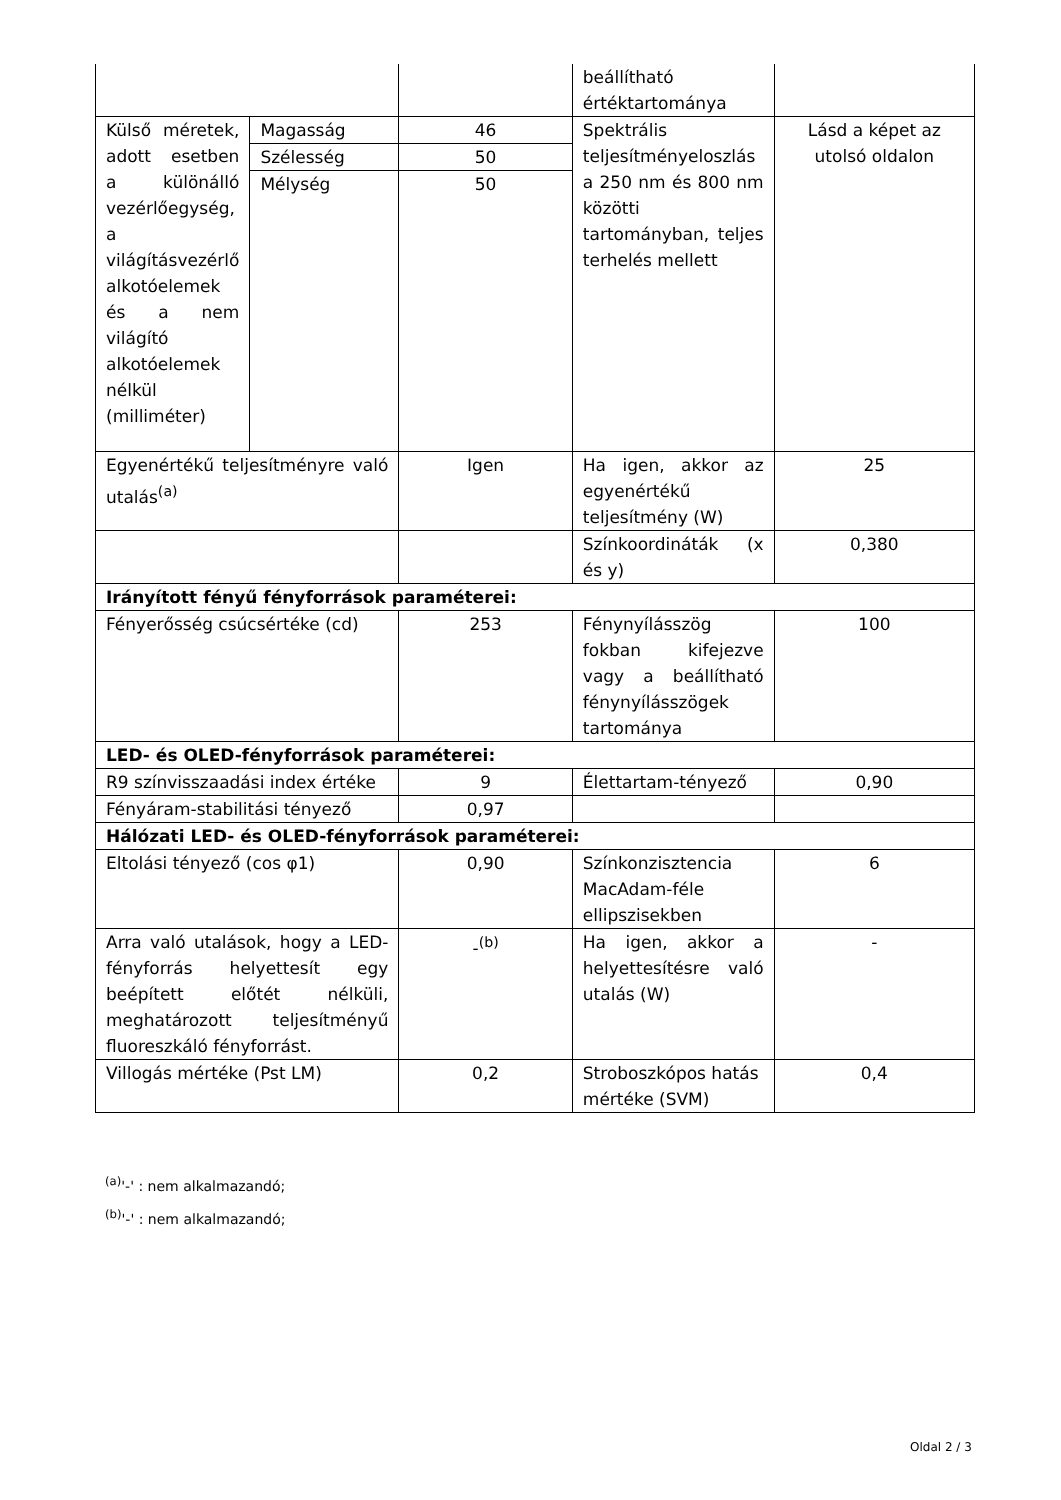| | | | beállítható értéktartománya | |
| Külső méretek, adott esetben a különálló vezérlőegység, a világításvezérlő alkotóelemek és a nem világító alkotóelemek nélkül (milliméter) | Magasság | 46 | Spektrális teljesítményeloszlás a 250 nm és 800 nm közötti tartományban, teljes terhelés mellett | Lásd a képet az utolsó oldalon |
| | Szélesség | 50 | | |
| | Mélység | 50 | | |
| Egyenértékű teljesítményre való utalás<sup>(a)</sup> | | Igen | Ha igen, akkor az egyenértékű teljesítmény (W) | 25 |
| | | | Színkoordináták (x és y) | 0,380 |
| Irányított fényű fényforrások paraméterei: | | | | |
| Fényerősség csúcsértéke (cd) | | 253 | Fénynyílásszög fokban kifejezve vagy a beállítható fénynyílásszögek tartománya | 100 |
| LED- és OLED-fényforrások paraméterei: | | | | |
| R9 színvisszaadási index értéke | | 9 | Élettartam-tényező | 0,90 |
| Fényáram-stabilitási tényező | | 0,97 | | |
| Hálózati LED- és OLED-fényforrások paraméterei: | | | | |
| Eltolási tényező (cos φ1) | | 0,90 | Színkonzisztencia MacAdam-féle ellipszisekben | 6 |
| Arra való utalások, hogy a LED-fényforrás helyettesít egy beépített előtét nélküli, meghatározott teljesítményű fluoreszkáló fényforrást. | | -<sup>(b)</sup> | Ha igen, akkor a helyettesítésre való utalás (W) | - |
| Villogás mértéke (Pst LM) | | 0,2 | Stroboszkópos hatás mértéke (SVM) | 0,4 |
<sup>(a)</sup> '-' : nem alkalmazandó;
<sup>(b)</sup> '-' : nem alkalmazandó;
Oldal 2 / 3